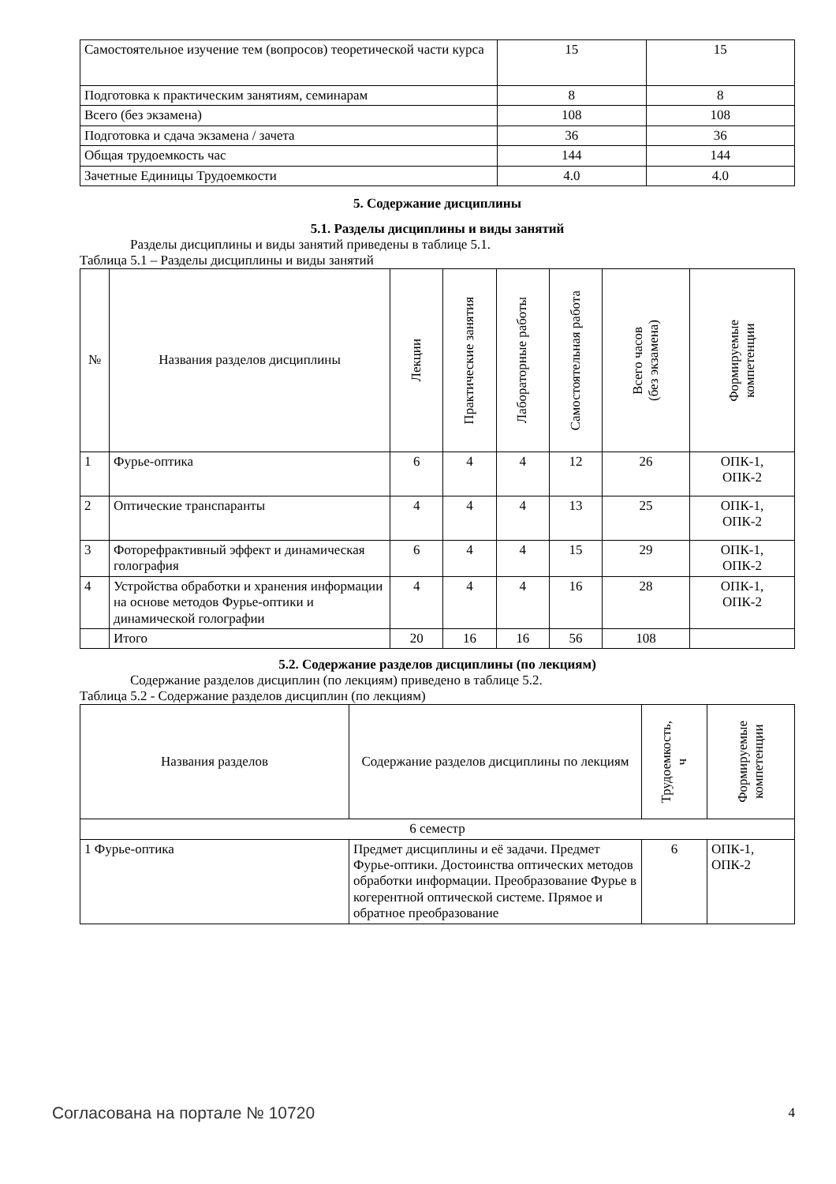| Самостоятельное изучение тем (вопросов) теоретической части курса | 15 | 15 |
| Подготовка к практическим занятиям, семинарам | 8 | 8 |
| Всего (без экзамена) | 108 | 108 |
| Подготовка и сдача экзамена / зачета | 36 | 36 |
| Общая трудоемкость час | 144 | 144 |
| Зачетные Единицы Трудоемкости | 4.0 | 4.0 |
5. Содержание дисциплины
5.1. Разделы дисциплины и виды занятий
Разделы дисциплины и виды занятий приведены в таблице 5.1.
Таблица 5.1 – Разделы дисциплины и виды занятий
| № | Названия разделов дисциплины | Лекции | Практические занятия | Лабораторные работы | Самостоятельная работа | Всего часов (без экзамена) | Формируемые компетенции |
| --- | --- | --- | --- | --- | --- | --- | --- |
| 1 | Фурье-оптика | 6 | 4 | 4 | 12 | 26 | ОПК-1, ОПК-2 |
| 2 | Оптические транспаранты | 4 | 4 | 4 | 13 | 25 | ОПК-1, ОПК-2 |
| 3 | Фоторефрактивный эффект и динамическая голография | 6 | 4 | 4 | 15 | 29 | ОПК-1, ОПК-2 |
| 4 | Устройства обработки и хранения информации на основе методов Фурье-оптики и динамической голографии | 4 | 4 | 4 | 16 | 28 | ОПК-1, ОПК-2 |
| | Итого | 20 | 16 | 16 | 56 | 108 | |
5.2. Содержание разделов дисциплины (по лекциям)
Содержание разделов дисциплин (по лекциям) приведено в таблице 5.2.
Таблица 5.2 - Содержание разделов дисциплин (по лекциям)
| Названия разделов | Содержание разделов дисциплины по лекциям | Трудоемкость, ч | Формируемые компетенции |
| --- | --- | --- | --- |
| 6 семестр | | | |
| 1 Фурье-оптика | Предмет дисциплины и её задачи. Предмет Фурье-оптики. Достоинства оптических методов обработки информации. Преобразование Фурье в когерентной оптической системе. Прямое и обратное преобразование | 6 | ОПК-1, ОПК-2 |
Согласована на портале № 10720 4